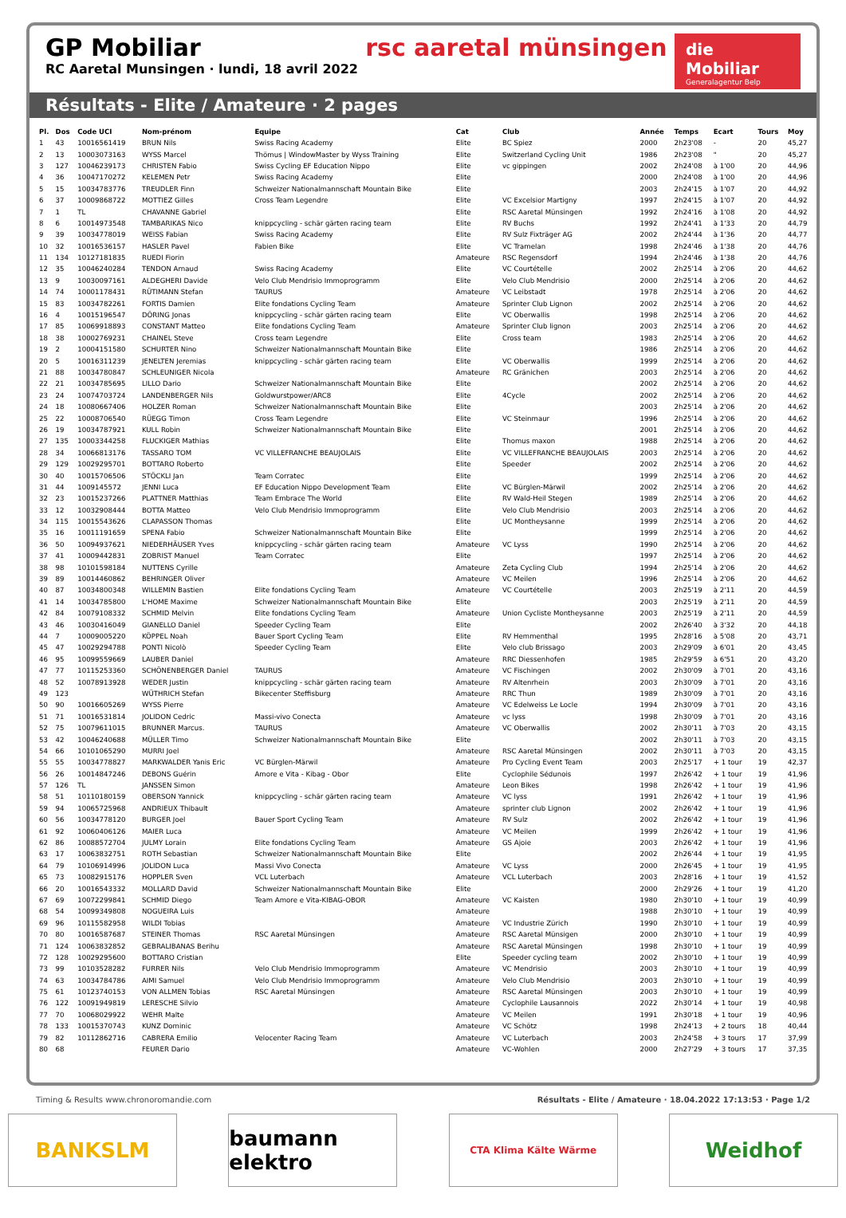GP Mobiliar
RC Aaretal Munsingen · lundi, 18 avril 2022
rsc aaretal münsingen
die Mobiliar
Generalagentur Belp
Résultats - Elite / Amateure · 2 pages
| Pl. | Dos | Code UCI | Nom-prénom | Equipe | Cat | Club | Année | Temps | Ecart | Tours | Moy |
| --- | --- | --- | --- | --- | --- | --- | --- | --- | --- | --- | --- |
| 1 | 43 | 10016561419 | BRUN Nils | Swiss Racing Academy | Elite | BC Spiez | 2000 | 2h23'08 | - | 20 | 45,27 |
| 2 | 13 | 10003073163 | WYSS Marcel | Thömus / WindowMaster by Wyss Training | Elite | Switzerland Cycling Unit | 1986 | 2h23'08 | " | 20 | 45,27 |
| 3 | 127 | 10046239173 | CHRISTEN Fabio | Swiss Cycling EF Education Nippo | Elite | vc gippingen | 2002 | 2h24'08 | à 1'00 | 20 | 44,96 |
| 4 | 36 | 10047170272 | KELEMEN Petr | Swiss Racing Academy | Elite | | 2000 | 2h24'08 | à 1'00 | 20 | 44,96 |
| 5 | 15 | 10034783776 | TREUDLER Finn | Schweizer Nationalmannschaft Mountain Bike | Elite | | 2003 | 2h24'15 | à 1'07 | 20 | 44,92 |
| 6 | 37 | 10009868722 | MOTTIEZ Gilles | Cross Team Legendre | Elite | VC Excelsior Martigny | 1997 | 2h24'15 | à 1'07 | 20 | 44,92 |
| 7 | 1 | TL | CHAVANNE Gabriel | | Elite | RSC Aaretal Münsingen | 1992 | 2h24'16 | à 1'08 | 20 | 44,92 |
| 8 | 6 | 10014973548 | TAMBARIKAS Nico | knippcycling - schär gärten racing team | Elite | RV Buchs | 1992 | 2h24'41 | à 1'33 | 20 | 44,79 |
| 9 | 39 | 10034778019 | WEISS Fabian | Swiss Racing Academy | Elite | RV Sulz Fixträger AG | 2002 | 2h24'44 | à 1'36 | 20 | 44,77 |
| 10 | 32 | 10016536157 | HASLER Pavel | Fabien Bike | Elite | VC Tramelan | 1998 | 2h24'46 | à 1'38 | 20 | 44,76 |
| 11 | 134 | 10127181835 | RUEDI Fiorin | | Amateure | RSC Regensdorf | 1994 | 2h24'46 | à 1'38 | 20 | 44,76 |
| 12 | 35 | 10046240284 | TENDON Arnaud | Swiss Racing Academy | Elite | VC Courtételle | 2002 | 2h25'14 | à 2'06 | 20 | 44,62 |
| 13 | 9 | 10030097161 | ALDEGHERI Davide | Velo Club Mendrisio Immoprogramm | Elite | Velo Club Mendrisio | 2000 | 2h25'14 | à 2'06 | 20 | 44,62 |
| 14 | 74 | 10001178431 | RÜTIMANN Stefan | TAURUS | Amateure | VC Leibstadt | 1978 | 2h25'14 | à 2'06 | 20 | 44,62 |
| 15 | 83 | 10034782261 | FORTIS Damien | Elite fondations Cycling Team | Amateure | Sprinter Club Lignon | 2002 | 2h25'14 | à 2'06 | 20 | 44,62 |
| 16 | 4 | 10015196547 | DÖRING Jonas | knippcycling - schär gärten racing team | Elite | VC Oberwallis | 1998 | 2h25'14 | à 2'06 | 20 | 44,62 |
| 17 | 85 | 10069918893 | CONSTANT Matteo | Elite fondations Cycling Team | Amateure | Sprinter Club lignon | 2003 | 2h25'14 | à 2'06 | 20 | 44,62 |
| 18 | 38 | 10002769231 | CHAINEL Steve | Cross team Legendre | Elite | Cross team | 1983 | 2h25'14 | à 2'06 | 20 | 44,62 |
| 19 | 2 | 10004151580 | SCHURTER Nino | Schweizer Nationalmannschaft Mountain Bike | Elite | | 1986 | 2h25'14 | à 2'06 | 20 | 44,62 |
| 20 | 5 | 10016311239 | JENELTEN Jeremias | knippcycling - schär gärten racing team | Elite | VC Oberwallis | 1999 | 2h25'14 | à 2'06 | 20 | 44,62 |
| 21 | 88 | 10034780847 | SCHLEUNIGER Nicola | | Amateure | RC Gränichen | 2003 | 2h25'14 | à 2'06 | 20 | 44,62 |
| 22 | 21 | 10034785695 | LILLO Dario | Schweizer Nationalmannschaft Mountain Bike | Elite | | 2002 | 2h25'14 | à 2'06 | 20 | 44,62 |
| 23 | 24 | 10074703724 | LANDENBERGER Nils | Goldwurstpower/ARC8 | Elite | 4Cycle | 2002 | 2h25'14 | à 2'06 | 20 | 44,62 |
| 24 | 18 | 10080667406 | HOLZER Roman | Schweizer Nationalmannschaft Mountain Bike | Elite | | 2003 | 2h25'14 | à 2'06 | 20 | 44,62 |
| 25 | 22 | 10008706540 | RÜEGG Timon | Cross Team Legendre | Elite | VC Steinmaur | 1996 | 2h25'14 | à 2'06 | 20 | 44,62 |
| 26 | 19 | 10034787921 | KULL Robin | Schweizer Nationalmannschaft Mountain Bike | Elite | | 2001 | 2h25'14 | à 2'06 | 20 | 44,62 |
| 27 | 135 | 10003344258 | FLUCKIGER Mathias | | Elite | Thomus maxon | 1988 | 2h25'14 | à 2'06 | 20 | 44,62 |
| 28 | 34 | 10066813176 | TASSARO TOM | VC VILLEFRANCHE BEAUJOLAIS | Elite | VC VILLEFRANCHE BEAUJOLAIS | 2003 | 2h25'14 | à 2'06 | 20 | 44,62 |
| 29 | 129 | 10029295701 | BOTTARO Roberto | | Elite | Speeder | 2002 | 2h25'14 | à 2'06 | 20 | 44,62 |
| 30 | 40 | 10015706506 | STÖCKLI Jan | Team Corratec | Elite | | 1999 | 2h25'14 | à 2'06 | 20 | 44,62 |
| 31 | 44 | 1009145572 | JENNI Luca | EF Education Nippo Development Team | Elite | VC Bürglen-Märwil | 2002 | 2h25'14 | à 2'06 | 20 | 44,62 |
| 32 | 23 | 10015237266 | PLATTNER Matthias | Team Embrace The World | Elite | RV Wald-Heil Stegen | 1989 | 2h25'14 | à 2'06 | 20 | 44,62 |
| 33 | 12 | 10032908444 | BOTTA Matteo | Velo Club Mendrisio Immoprogramm | Elite | Velo Club Mendrisio | 2003 | 2h25'14 | à 2'06 | 20 | 44,62 |
| 34 | 115 | 10015543626 | CLAPASSON Thomas | | Elite | UC Montheysanne | 1999 | 2h25'14 | à 2'06 | 20 | 44,62 |
| 35 | 16 | 10011191659 | SPENA Fabio | Schweizer Nationalmannschaft Mountain Bike | Elite | | 1999 | 2h25'14 | à 2'06 | 20 | 44,62 |
| 36 | 50 | 10094937621 | NIEDERHÄUSER Yves | knippcycling - schär gärten racing team | Amateure | VC Lyss | 1990 | 2h25'14 | à 2'06 | 20 | 44,62 |
| 37 | 41 | 10009442831 | ZOBRIST Manuel | Team Corratec | Elite | | 1997 | 2h25'14 | à 2'06 | 20 | 44,62 |
| 38 | 98 | 10101598184 | NUTTENS Cyrille | | Amateure | Zeta Cycling Club | 1994 | 2h25'14 | à 2'06 | 20 | 44,62 |
| 39 | 89 | 10014460862 | BEHRINGER Oliver | | Amateure | VC Meilen | 1996 | 2h25'14 | à 2'06 | 20 | 44,62 |
| 40 | 87 | 10034800348 | WILLEMIN Bastien | Elite fondations Cycling Team | Amateure | VC Courtételle | 2003 | 2h25'19 | à 2'11 | 20 | 44,59 |
| 41 | 14 | 10034785800 | L'HOME Maxime | Schweizer Nationalmannschaft Mountain Bike | Elite | | 2003 | 2h25'19 | à 2'11 | 20 | 44,59 |
| 42 | 84 | 10079108332 | SCHMID Melvin | Elite fondations Cycling Team | Amateure | Union Cycliste Montheysanne | 2003 | 2h25'19 | à 2'11 | 20 | 44,59 |
| 43 | 46 | 10030416049 | GIANELLO Daniel | Speeder Cycling Team | Elite | | 2002 | 2h26'40 | à 3'32 | 20 | 44,18 |
| 44 | 7 | 10009005220 | KÖPPEL Noah | Bauer Sport Cycling Team | Elite | RV Hemmenthal | 1995 | 2h28'16 | à 5'08 | 20 | 43,71 |
| 45 | 47 | 10029294788 | PONTI Nicolò | Speeder Cycling Team | Elite | Velo club Brissago | 2003 | 2h29'09 | à 6'01 | 20 | 43,45 |
| 46 | 95 | 10099559669 | LAUBER Daniel | | Amateure | RRC Diessenhofen | 1985 | 2h29'59 | à 6'51 | 20 | 43,20 |
| 47 | 77 | 10115253360 | SCHÖNENBERGER Daniel | TAURUS | Amateure | VC Fischingen | 2002 | 2h30'09 | à 7'01 | 20 | 43,16 |
| 48 | 52 | 10078913928 | WEDER Justin | knippcycling - schär gärten racing team | Amateure | RV Altenrhein | 2003 | 2h30'09 | à 7'01 | 20 | 43,16 |
| 49 | 123 | | WÜTHRICH Stefan | Bikecenter Steffisburg | Amateure | RRC Thun | 1989 | 2h30'09 | à 7'01 | 20 | 43,16 |
| 50 | 90 | 10016605269 | WYSS Pierre | | Amateure | VC Edelweiss Le Locle | 1994 | 2h30'09 | à 7'01 | 20 | 43,16 |
| 51 | 71 | 10016531814 | JOLIDON Cedric | Massi-vivo Conecta | Amateure | vc lyss | 1998 | 2h30'09 | à 7'01 | 20 | 43,16 |
| 52 | 75 | 10079611015 | BRUNNER Marcus. | TAURUS | Amateure | VC Oberwallis | 2002 | 2h30'11 | à 7'03 | 20 | 43,15 |
| 53 | 42 | 10046240688 | MÜLLER Timo | Schweizer Nationalmannschaft Mountain Bike | Elite | | 2002 | 2h30'11 | à 7'03 | 20 | 43,15 |
| 54 | 66 | 10101065290 | MURRI Joel | | Amateure | RSC Aaretal Münsingen | 2002 | 2h30'11 | à 7'03 | 20 | 43,15 |
| 55 | 55 | 10034778827 | MARKWALDER Yanis Eric | VC Bürglen-Märwil | Amateure | Pro Cycling Event Team | 2003 | 2h25'17 | + 1 tour | 19 | 42,37 |
| 56 | 26 | 10014847246 | DEBONS Guérin | Amore e Vita - Kibag - Obor | Elite | Cyclophile Sédunois | 1997 | 2h26'42 | + 1 tour | 19 | 41,96 |
| 57 | 126 | TL | JANSSEN Simon | | Amateure | Leon Bikes | 1998 | 2h26'42 | + 1 tour | 19 | 41,96 |
| 58 | 51 | 10110180159 | OBERSON Yannick | knippcycling - schär gärten racing team | Amateure | VC lyss | 1991 | 2h26'42 | + 1 tour | 19 | 41,96 |
| 59 | 94 | 10065725968 | ANDRIEUX Thibault | | Amateure | sprinter club Lignon | 2002 | 2h26'42 | + 1 tour | 19 | 41,96 |
| 60 | 56 | 10034778120 | BURGER Joel | Bauer Sport Cycling Team | Amateure | RV Sulz | 2002 | 2h26'42 | + 1 tour | 19 | 41,96 |
| 61 | 92 | 10060406126 | MAIER Luca | | Amateure | VC Meilen | 1999 | 2h26'42 | + 1 tour | 19 | 41,96 |
| 62 | 86 | 10088572704 | JULMY Lorain | Elite fondations Cycling Team | Amateure | GS Ajoie | 2003 | 2h26'42 | + 1 tour | 19 | 41,96 |
| 63 | 17 | 10063832751 | ROTH Sebastian | Schweizer Nationalmannschaft Mountain Bike | Elite | | 2002 | 2h26'44 | + 1 tour | 19 | 41,95 |
| 64 | 79 | 10106914996 | JOLIDON Luca | Massi Vivo Conecta | Amateure | VC Lyss | 2000 | 2h26'45 | + 1 tour | 19 | 41,95 |
| 65 | 73 | 10082915176 | HOPPLER Sven | VCL Luterbach | Amateure | VCL Luterbach | 2003 | 2h28'16 | + 1 tour | 19 | 41,52 |
| 66 | 20 | 10016543332 | MOLLARD David | Schweizer Nationalmannschaft Mountain Bike | Elite | | 2000 | 2h29'26 | + 1 tour | 19 | 41,20 |
| 67 | 69 | 10072299841 | SCHMID Diego | Team Amore e Vita-KIBAG-OBOR | Amateure | VC Kaisten | 1980 | 2h30'10 | + 1 tour | 19 | 40,99 |
| 68 | 54 | 10099349808 | NOGUEIRA Luis | | Amateure | | 1988 | 2h30'10 | + 1 tour | 19 | 40,99 |
| 69 | 96 | 10115582958 | WILDI Tobias | | Amateure | VC Industrie Zürich | 1990 | 2h30'10 | + 1 tour | 19 | 40,99 |
| 70 | 80 | 10016587687 | STEINER Thomas | RSC Aaretal Münsingen | Amateure | RSC Aaretal Münsigen | 2000 | 2h30'10 | + 1 tour | 19 | 40,99 |
| 71 | 124 | 10063832852 | GEBRALIBANAS Berihu | | Amateure | RSC Aaretal Münsingen | 1998 | 2h30'10 | + 1 tour | 19 | 40,99 |
| 72 | 128 | 10029295600 | BOTTARO Cristian | | Elite | Speeder cycling team | 2002 | 2h30'10 | + 1 tour | 19 | 40,99 |
| 73 | 99 | 10103528282 | FURRER Nils | Velo Club Mendrisio Immoprogramm | Amateure | VC Mendrisio | 2003 | 2h30'10 | + 1 tour | 19 | 40,99 |
| 74 | 63 | 10034784786 | AIMI Samuel | Velo Club Mendrisio Immoprogramm | Amateure | Velo Club Mendrisio | 2003 | 2h30'10 | + 1 tour | 19 | 40,99 |
| 75 | 61 | 10123740153 | VON ALLMEN Tobias | RSC Aaretal Münsingen | Amateure | RSC Aaretal Münsingen | 2003 | 2h30'10 | + 1 tour | 19 | 40,99 |
| 76 | 122 | 10091949819 | LERESCHE Silvio | | Amateure | Cyclophile Lausannois | 2022 | 2h30'14 | + 1 tour | 19 | 40,98 |
| 77 | 70 | 10068029922 | WEHR Malte | | Amateure | VC Meilen | 1991 | 2h30'18 | + 1 tour | 19 | 40,96 |
| 78 | 133 | 10015370743 | KUNZ Dominic | | Amateure | VC Schötz | 1998 | 2h24'13 | + 2 tours | 18 | 40,44 |
| 79 | 82 | 10112862716 | CABRERA Emilio | Velocenter Racing Team | Amateure | VC Luterbach | 2003 | 2h24'58 | + 3 tours | 17 | 37,99 |
| 80 | 68 | | FEURER Dario | | Amateure | VC-Wohlen | 2000 | 2h27'29 | + 3 tours | 17 | 37,35 |
Timing & Results www.chronoromandie.com Résultats - Elite / Amateure · 18.04.2022 17:13:53 · Page 1/2
BANKSLM baumann elektro
CTA Klima Kälte Wärme
Weidhof